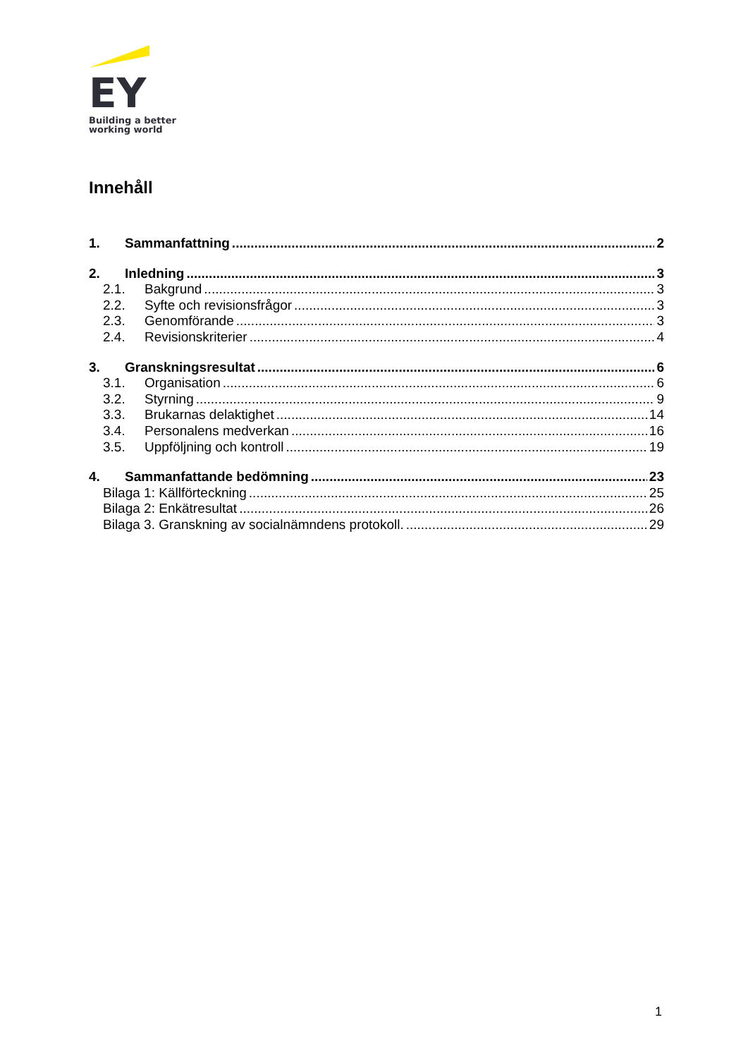EY
Building a better
working world
Innehåll
1. Sammanfattning 2
2. Inledning 3
2.1. Bakgrund 3
2.2. Syfte och revisionsfrågor 3
2.3. Genomförande 3
2.4. Revisionskriterier 4
3. Granskningsresultat 6
3.1. Organisation 6
3.2. Styrning 9
3.3. Brukarnas delaktighet 14
3.4. Personalens medverkan 16
3.5. Uppföljning och kontroll 19
4. Sammanfattande bedömning 23
Bilaga 1: Källförteckning 25
Bilaga 2: Enkätresultat 26
Bilaga 3. Granskning av socialnämndens protokoll. 29
1